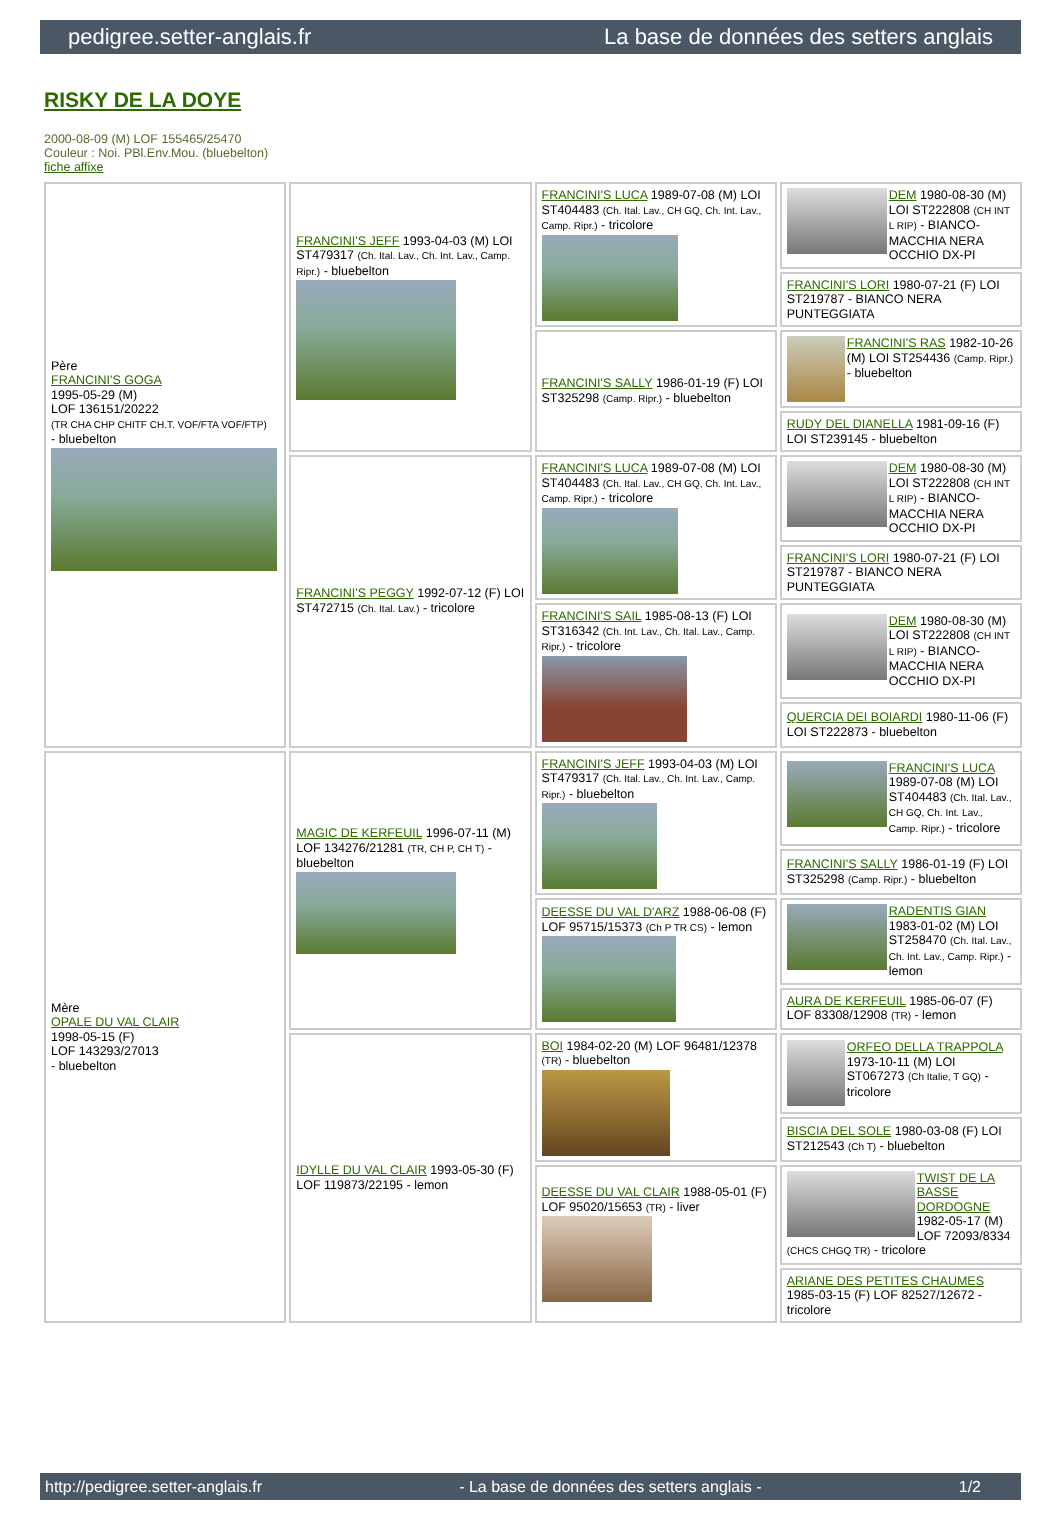pedigree.setter-anglais.fr La base de données des setters anglais
RISKY DE LA DOYE
2000-08-09 (M) LOF 155465/25470
Couleur : Noi. PBl.Env.Mou. (bluebelton)
fiche affixe
| Père FRANCINI'S GOGA 1995-05-29 (M) LOF 136151/20222 (TR CHA CHP CHITF CH.T. VOF/FTA VOF/FTP) - bluebelton | FRANCINI'S JEFF 1993-04-03 (M) LOI ST479317 (Ch. Ital. Lav., Ch. Int. Lav., Camp. Ripr.) - bluebelton | FRANCINI'S LUCA 1989-07-08 (M) LOI ST404483 (Ch. Ital. Lav., CH GQ, Ch. Int. Lav., Camp. Ripr.) - tricolore | DEM 1980-08-30 (M) LOI ST222808 (CH INT L RIP) - BIANCO-MACCHIA NERA OCCHIO DX-PI |
| | | | FRANCINI'S LORI 1980-07-21 (F) LOI ST219787 - BIANCO NERA PUNTEGGIATA |
| | | FRANCINI'S SALLY 1986-01-19 (F) LOI ST325298 (Camp. Ripr.) - bluebelton | FRANCINI'S RAS 1982-10-26 (M) LOI ST254436 (Camp. Ripr.) - bluebelton |
| | | | RUDY DEL DIANELLA 1981-09-16 (F) LOI ST239145 - bluebelton |
| | FRANCINI'S PEGGY 1992-07-12 (F) LOI ST472715 (Ch. Ital. Lav.) - tricolore | FRANCINI'S LUCA 1989-07-08 (M) LOI ST404483 (Ch. Ital. Lav., CH GQ, Ch. Int. Lav., Camp. Ripr.) - tricolore | DEM 1980-08-30 (M) LOI ST222808 (CH INT L RIP) - BIANCO-MACCHIA NERA OCCHIO DX-PI |
| | | | FRANCINI'S LORI 1980-07-21 (F) LOI ST219787 - BIANCO NERA PUNTEGGIATA |
| | | FRANCINI'S SAIL 1985-08-13 (F) LOI ST316342 (Ch. Int. Lav., Ch. Ital. Lav., Camp. Ripr.) - tricolore | DEM 1980-08-30 (M) LOI ST222808 (CH INT L RIP) - BIANCO-MACCHIA NERA OCCHIO DX-PI |
| | | | QUERCIA DEI BOIARDI 1980-11-06 (F) LOI ST222873 - bluebelton |
| Mère OPALE DU VAL CLAIR 1998-05-15 (F) LOF 143293/27013 - bluebelton | MAGIC DE KERFEUIL 1996-07-11 (M) LOF 134276/21281 (TR, CH P, CH T) - bluebelton | FRANCINI'S JEFF 1993-04-03 (M) LOI ST479317 (Ch. Ital. Lav., Ch. Int. Lav., Camp. Ripr.) - bluebelton | FRANCINI'S LUCA 1989-07-08 (M) LOI ST404483 (Ch. Ital. Lav., CH GQ, Ch. Int. Lav., Camp. Ripr.) - tricolore |
| | | | FRANCINI'S SALLY 1986-01-19 (F) LOI ST325298 (Camp. Ripr.) - bluebelton |
| | | DEESSE DU VAL D'ARZ 1988-06-08 (F) LOF 95715/15373 (Ch P TR CS) - lemon | RADENTIS GIAN 1983-01-02 (M) LOI ST258470 (Ch. Ital. Lav., Ch. Int. Lav., Camp. Ripr.) - lemon |
| | | | AURA DE KERFEUIL 1985-06-07 (F) LOF 83308/12908 (TR) - lemon |
| | IDYLLE DU VAL CLAIR 1993-05-30 (F) LOF 119873/22195 - lemon | BOI 1984-02-20 (M) LOF 96481/12378 (TR) - bluebelton | ORFEO DELLA TRAPPOLA 1973-10-11 (M) LOI ST067273 (Ch Italie, T GQ) - tricolore |
| | | | BISCIA DEL SOLE 1980-03-08 (F) LOI ST212543 (Ch T) - bluebelton |
| | | DEESSE DU VAL CLAIR 1988-05-01 (F) LOF 95020/15653 (TR) - liver | TWIST DE LA BASSE DORDOGNE 1982-05-17 (M) LOF 72093/8334 (CHCS CHGQ TR) - tricolore |
| | | | ARIANE DES PETITES CHAUMES 1985-03-15 (F) LOF 82527/12672 - tricolore |
http://pedigree.setter-anglais.fr - La base de données des setters anglais - 1/2